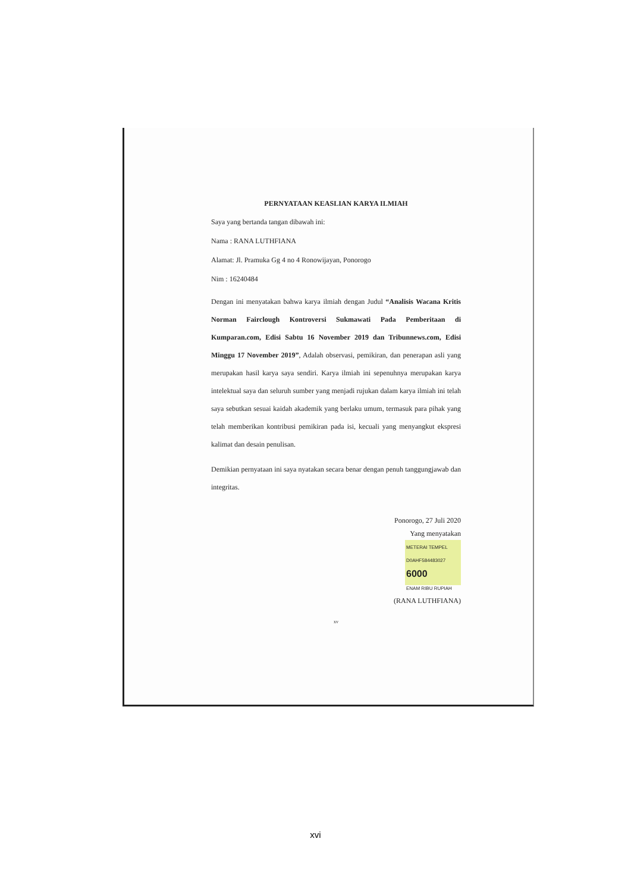PERNYATAAN KEASLIAN KARYA ILMIAH
Saya yang bertanda tangan dibawah ini:
Nama : RANA LUTHFIANA
Alamat: Jl. Pramuka Gg 4 no 4 Ronowijayan, Ponorogo
Nim : 16240484
Dengan ini menyatakan bahwa karya ilmiah dengan Judul “Analisis Wacana Kritis Norman Fairclough Kontroversi Sukmawati Pada Pemberitaan di Kumparan.com, Edisi Sabtu 16 November 2019 dan Tribunnews.com, Edisi Minggu 17 November 2019”, Adalah observasi, pemikiran, dan penerapan asli yang merupakan hasil karya saya sendiri. Karya ilmiah ini sepenuhnya merupakan karya intelektual saya dan seluruh sumber yang menjadi rujukan dalam karya ilmiah ini telah saya sebutkan sesuai kaidah akademik yang berlaku umum, termasuk para pihak yang telah memberikan kontribusi pemikiran pada isi, kecuali yang menyangkut ekspresi kalimat dan desain penulisan.
Demikian pernyataan ini saya nyatakan secara benar dengan penuh tanggungjawab dan integritas.
Ponorogo, 27 Juli 2020
Yang menyatakan
METERAI TEMPEL
D0AHF584483027
6000
ENAM RIBU RUPIAH
(RANA LUTHFIANA)
xv
xvi